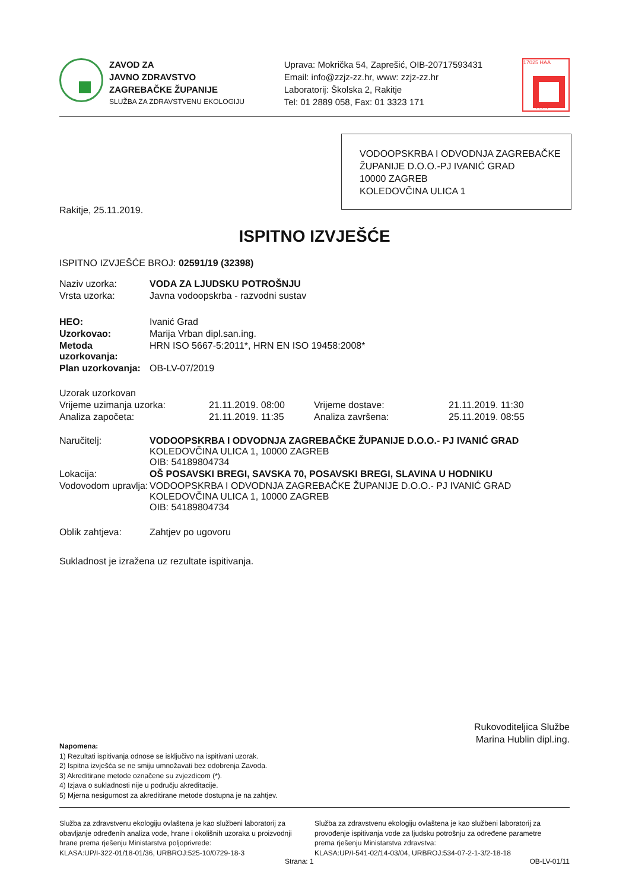ZAVOD ZA
JAVNO ZDRAVSTVO
ZAGREBAČKE ŽUPANIJE
SLUŽBA ZA ZDRAVSTVENU EKOLOGIJU
Uprava: Mokrička 54, Zaprešić, OIB-20717593431
Email: info@zzjz-zz.hr, www: zzjz-zz.hr
Laboratorij: Školska 2, Rakitje
Tel: 01 2889 058, Fax: 01 3323 171
17025 HAA
TEST
VODOOPSKRBA I ODVODNJA ZAGREBAČKE ŽUPANIJE D.O.O.-PJ IVANIĆ GRAD
10000 ZAGREB
KOLEDOVČINA ULICA 1
Rakitje, 25.11.2019.
ISPITNO IZVJEŠĆE
ISPITNO IZVJEŠĆE BROJ: 02591/19 (32398)
| Naziv uzorka: | VODA ZA LJUDSKU POTROŠNJU |
| Vrsta uzorka: | Javna vodoopskrba - razvodni sustav |
| HEO: | Ivanić Grad |
| Uzorkovao: | Marija Vrban dipl.san.ing. |
| Metoda uzorkovanja: | HRN ISO 5667-5:2011*, HRN EN ISO 19458:2008* |
| Plan uzorkovanja: | OB-LV-07/2019 |
| Uzorak uzorkovan | | | |
| Vrijeme uzimanja uzorka: | 21.11.2019. 08:00 | Vrijeme dostave: | 21.11.2019. 11:30 |
| Analiza započeta: | 21.11.2019. 11:35 | Analiza završena: | 25.11.2019. 08:55 |
| Naručitelj: | VODOOPSKRBA I ODVODNJA ZAGREBAČKE ŽUPANIJE D.O.O.- PJ IVANIĆ GRAD KOLEDOVČINA ULICA 1, 10000 ZAGREB OIB: 54189804734 |
| Lokacija: | OŠ POSAVSKI BREGI, SAVSKA 70, POSAVSKI BREGI, SLAVINA U HODNIKU |
| Vodovodom upravlja: | VODOOPSKRBA I ODVODNJA ZAGREBAČKE ŽUPANIJE D.O.O.- PJ IVANIĆ GRAD KOLEDOVČINA ULICA 1, 10000 ZAGREB OIB: 54189804734 |
| Oblik zahtjeva: | Zahtjev po ugovoru |
Sukladnost je izražena uz rezultate ispitivanja.
Rukovoditeljica Službe
Marina Hublin dipl.ing.
Napomena:
1) Rezultati ispitivanja odnose se isključivo na ispitivani uzorak.
2) Ispitna izvješća se ne smiju umnožavati bez odobrenja Zavoda.
3) Akreditirane metode označene su zvjezdicom (*).
4) Izjava o sukladnosti nije u području akreditacije.
5) Mjerna nesigurnost za akreditirane metode dostupna je na zahtjev.
Služba za zdravstvenu ekologiju ovlaštena je kao službeni laboratorij za obavljanje određenih analiza vode, hrane i okolišnih uzoraka u proizvodnji hrane prema rješenju Ministarstva poljoprivrede:
KLASA:UP/I-322-01/18-01/36, URBROJ:525-10/0729-18-3
Služba za zdravstvenu ekologiju ovlaštena je kao službeni laboratorij za provođenje ispitivanja vode za ljudsku potrošnju za određene parametre prema rješenju Ministarstva zdravstva:
KLASA:UP/I-541-02/14-03/04, URBROJ:534-07-2-1-3/2-18-18
Strana: 1 OB-LV-01/11